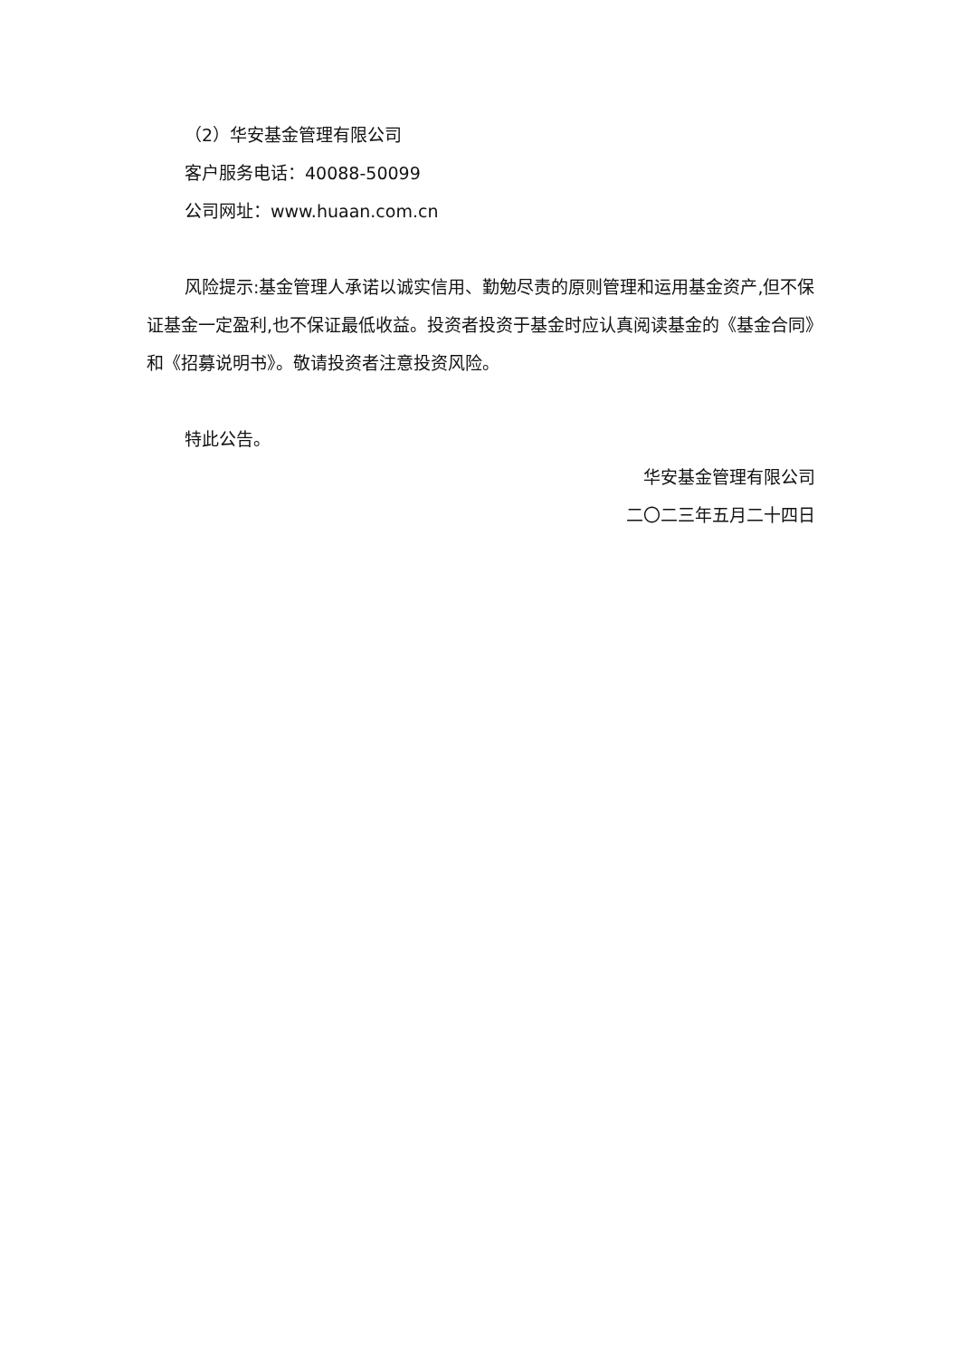（2）华安基金管理有限公司
客户服务电话：40088-50099
公司网址：www.huaan.com.cn
风险提示:基金管理人承诺以诚实信用、勤勉尽责的原则管理和运用基金资产,但不保证基金一定盈利,也不保证最低收益。投资者投资于基金时应认真阅读基金的《基金合同》和《招募说明书》。敬请投资者注意投资风险。
特此公告。
华安基金管理有限公司
二〇二三年五月二十四日